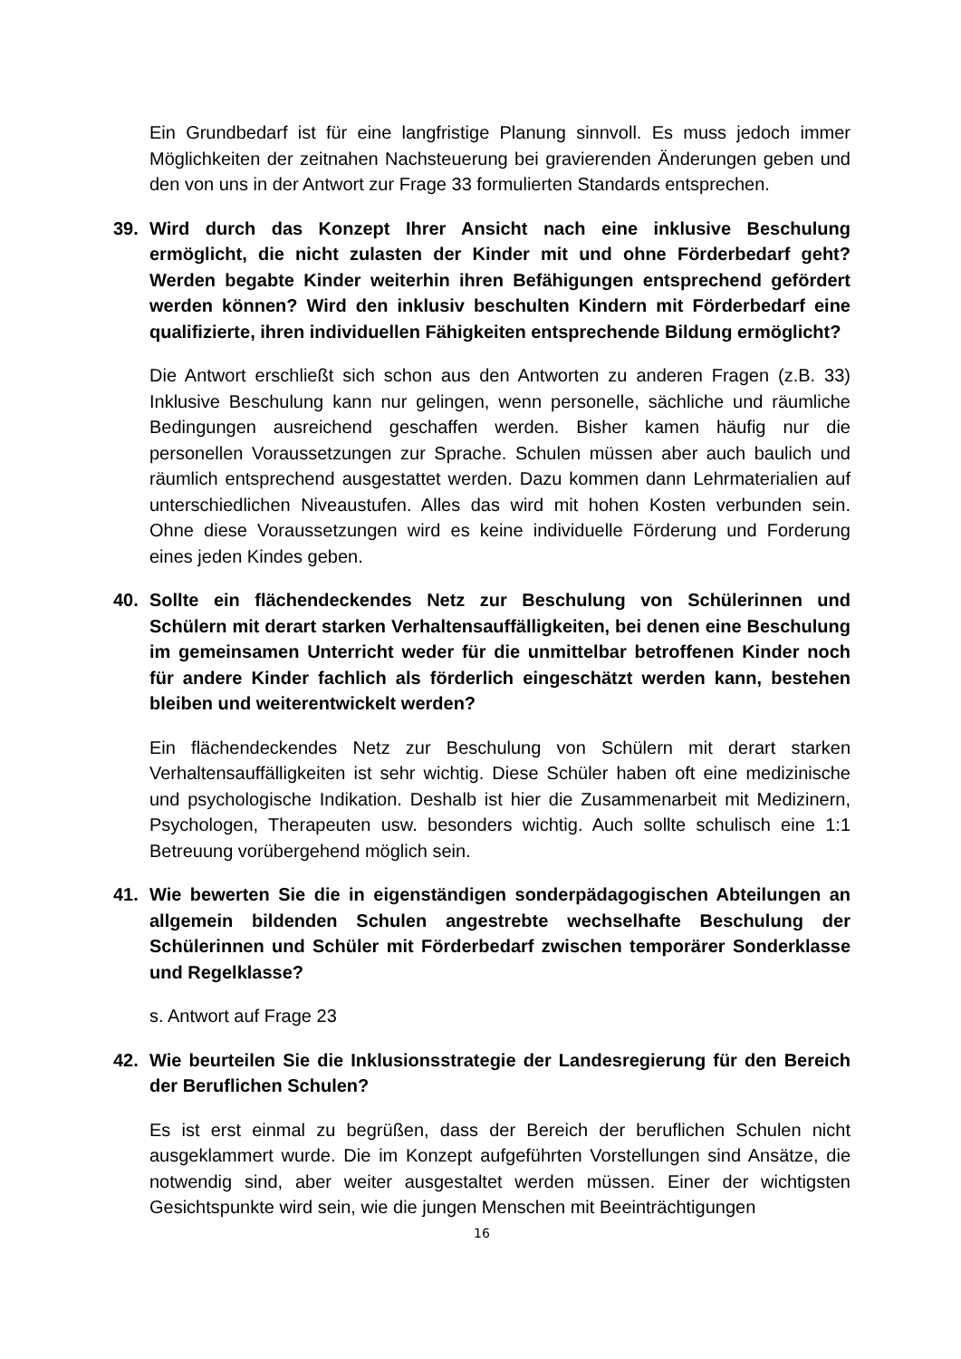Ein Grundbedarf ist für eine langfristige Planung sinnvoll. Es muss jedoch immer Möglichkeiten der zeitnahen Nachsteuerung bei gravierenden Änderungen geben und den von uns in der Antwort zur Frage 33 formulierten Standards entsprechen.
39. Wird durch das Konzept Ihrer Ansicht nach eine inklusive Beschulung ermöglicht, die nicht zulasten der Kinder mit und ohne Förderbedarf geht? Werden begabte Kinder weiterhin ihren Befähigungen entsprechend gefördert werden können? Wird den inklusiv beschulten Kindern mit Förderbedarf eine qualifizierte, ihren individuellen Fähigkeiten entsprechende Bildung ermöglicht?
Die Antwort erschließt sich schon aus den Antworten zu anderen Fragen (z.B. 33) Inklusive Beschulung kann nur gelingen, wenn personelle, sächliche und räumliche Bedingungen ausreichend geschaffen werden. Bisher kamen häufig nur die personellen Voraussetzungen zur Sprache. Schulen müssen aber auch baulich und räumlich entsprechend ausgestattet werden. Dazu kommen dann Lehrmaterialien auf unterschiedlichen Niveaustufen. Alles das wird mit hohen Kosten verbunden sein. Ohne diese Voraussetzungen wird es keine individuelle Förderung und Forderung eines jeden Kindes geben.
40. Sollte ein flächendeckendes Netz zur Beschulung von Schülerinnen und Schülern mit derart starken Verhaltensauffälligkeiten, bei denen eine Beschulung im gemeinsamen Unterricht weder für die unmittelbar betroffenen Kinder noch für andere Kinder fachlich als förderlich eingeschätzt werden kann, bestehen bleiben und weiterentwickelt werden?
Ein flächendeckendes Netz zur Beschulung von Schülern mit derart starken Verhaltensauffälligkeiten ist sehr wichtig. Diese Schüler haben oft eine medizinische und psychologische Indikation. Deshalb ist hier die Zusammenarbeit mit Medizinern, Psychologen, Therapeuten usw. besonders wichtig. Auch sollte schulisch eine 1:1 Betreuung vorübergehend möglich sein.
41. Wie bewerten Sie die in eigenständigen sonderpädagogischen Abteilungen an allgemein bildenden Schulen angestrebte wechselhafte Beschulung der Schülerinnen und Schüler mit Förderbedarf zwischen temporärer Sonderklasse und Regelklasse?
s. Antwort auf Frage 23
42. Wie beurteilen Sie die Inklusionsstrategie der Landesregierung für den Bereich der Beruflichen Schulen?
Es ist erst einmal zu begrüßen, dass der Bereich der beruflichen Schulen nicht ausgeklammert wurde. Die im Konzept aufgeführten Vorstellungen sind Ansätze, die notwendig sind, aber weiter ausgestaltet werden müssen. Einer der wichtigsten Gesichtspunkte wird sein, wie die jungen Menschen mit Beeinträchtigungen
16